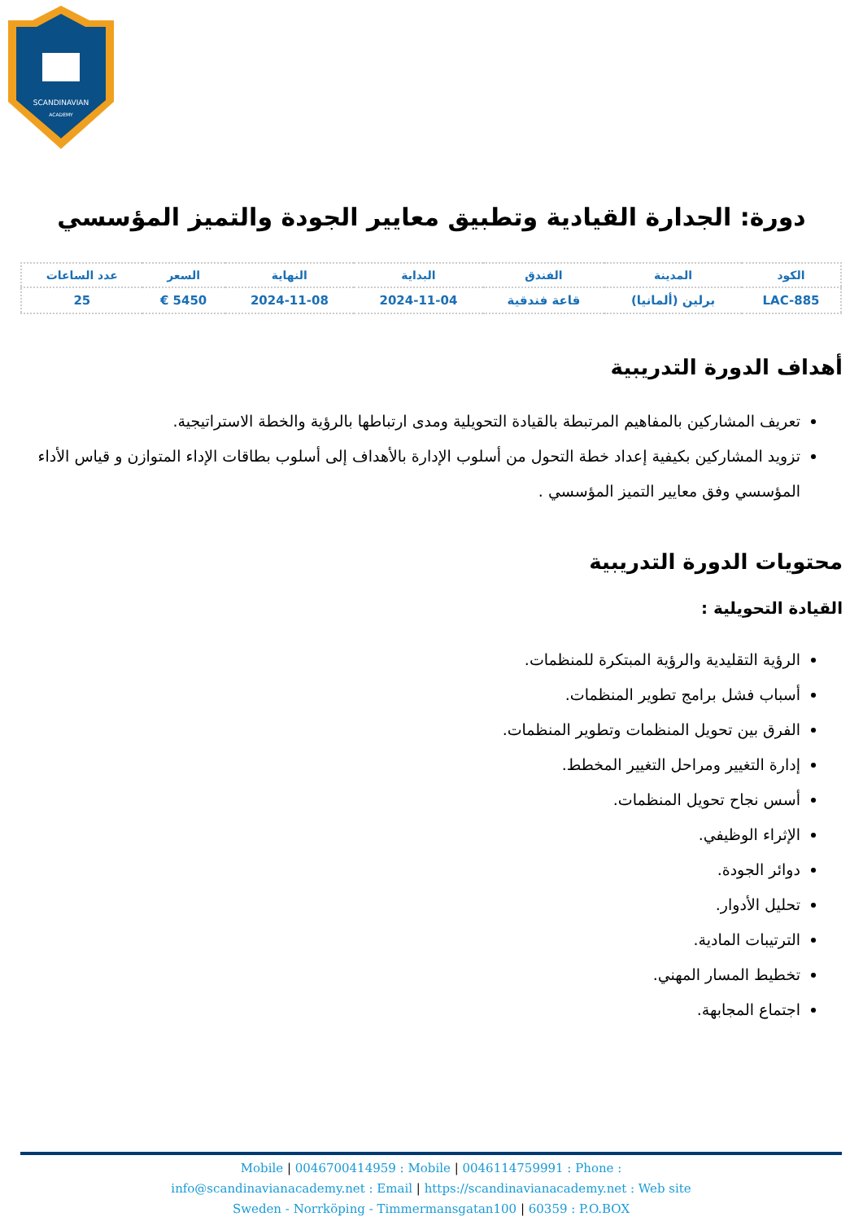SCANDINAVIAN
ACADEMY
دورة: الجدارة القيادية وتطبيق معايير الجودة والتميز المؤسسي
| الكود | المدينة | الفندق | البداية | النهاية | السعر | عدد الساعات |
| --- | --- | --- | --- | --- | --- | --- |
| LAC-885 | برلين (ألمانيا) | قاعة فندقية | 2024-11-04 | 2024-11-08 | 5450 € | 25 |
أهداف الدورة التدريبية
تعريف المشاركين بالمفاهيم المرتبطة بالقيادة التحويلية ومدى ارتباطها بالرؤية والخطة الاستراتيجية.
تزويد المشاركين بكيفية إعداد خطة التحول من أسلوب الإدارة بالأهداف إلى أسلوب بطاقات الإداء المتوازن و قياس الأداء المؤسسي وفق معايير التميز المؤسسي .
محتويات الدورة التدريبية
القيادة التحويلية :
الرؤية التقليدية والرؤية المبتكرة للمنظمات.
أسباب فشل برامج تطوير المنظمات.
الفرق بين تحويل المنظمات وتطوير المنظمات.
إدارة التغيير ومراحل التغيير المخطط.
أسس نجاح تحويل المنظمات.
الإثراء الوظيفي.
دوائر الجودة.
تحليل الأدوار.
الترتيبات المادية.
تخطيط المسار المهني.
اجتماع المجابهة.
Mobile | 0046700414959 : Mobile | 0046114759991 : Phone :
info@scandinavianacademy.net : Email | https://scandinavianacademy.net : Web site
Sweden - Norrköping - Timmermansgatan100 | 60359 : P.O.BOX